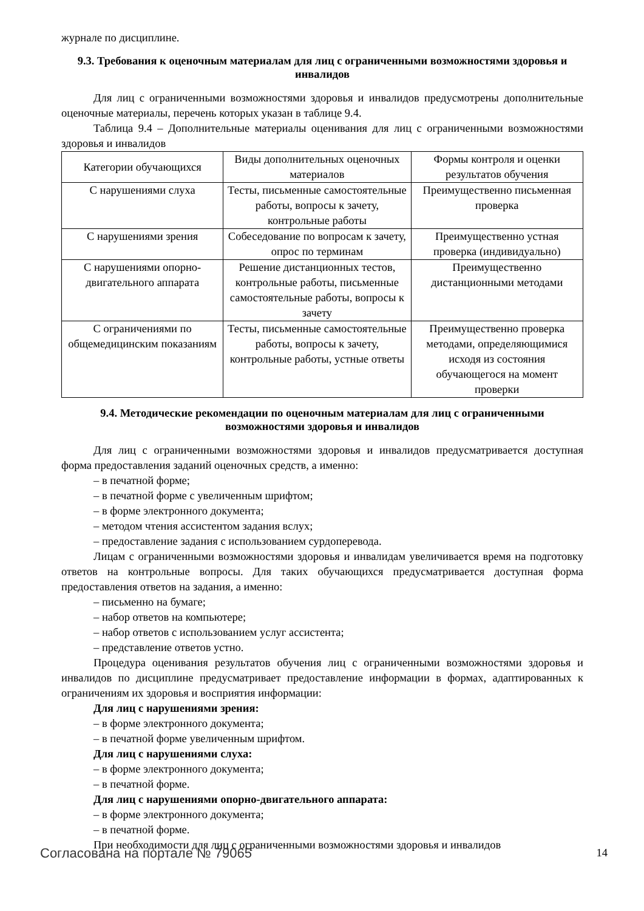журнале по дисциплине.
9.3. Требования к оценочным материалам для лиц с ограниченными возможностями здоровья и инвалидов
Для лиц с ограниченными возможностями здоровья и инвалидов предусмотрены дополнительные оценочные материалы, перечень которых указан в таблице 9.4.
Таблица 9.4 – Дополнительные материалы оценивания для лиц с ограниченными возможностями здоровья и инвалидов
| Категории обучающихся | Виды дополнительных оценочных материалов | Формы контроля и оценки результатов обучения |
| С нарушениями слуха | Тесты, письменные самостоятельные работы, вопросы к зачету, контрольные работы | Преимущественно письменная проверка |
| С нарушениями зрения | Собеседование по вопросам к зачету, опрос по терминам | Преимущественно устная проверка (индивидуально) |
| С нарушениями опорно-двигательного аппарата | Решение дистанционных тестов, контрольные работы, письменные самостоятельные работы, вопросы к зачету | Преимущественно дистанционными методами |
| С ограничениями по общемедицинским показаниям | Тесты, письменные самостоятельные работы, вопросы к зачету, контрольные работы, устные ответы | Преимущественно проверка методами, определяющимися исходя из состояния обучающегося на момент проверки |
9.4. Методические рекомендации по оценочным материалам для лиц с ограниченными возможностями здоровья и инвалидов
Для лиц с ограниченными возможностями здоровья и инвалидов предусматривается доступная форма предоставления заданий оценочных средств, а именно:
– в печатной форме;
– в печатной форме с увеличенным шрифтом;
– в форме электронного документа;
– методом чтения ассистентом задания вслух;
– предоставление задания с использованием сурдоперевода.
Лицам с ограниченными возможностями здоровья и инвалидам увеличивается время на подготовку ответов на контрольные вопросы. Для таких обучающихся предусматривается доступная форма предоставления ответов на задания, а именно:
– письменно на бумаге;
– набор ответов на компьютере;
– набор ответов с использованием услуг ассистента;
– представление ответов устно.
Процедура оценивания результатов обучения лиц с ограниченными возможностями здоровья и инвалидов по дисциплине предусматривает предоставление информации в формах, адаптированных к ограничениям их здоровья и восприятия информации:
Для лиц с нарушениями зрения:
– в форме электронного документа;
– в печатной форме увеличенным шрифтом.
Для лиц с нарушениями слуха:
– в форме электронного документа;
– в печатной форме.
Для лиц с нарушениями опорно-двигательного аппарата:
– в форме электронного документа;
– в печатной форме.
При необходимости для лиц с ограниченными возможностями здоровья и инвалидов
Согласована на портале № 79065 14